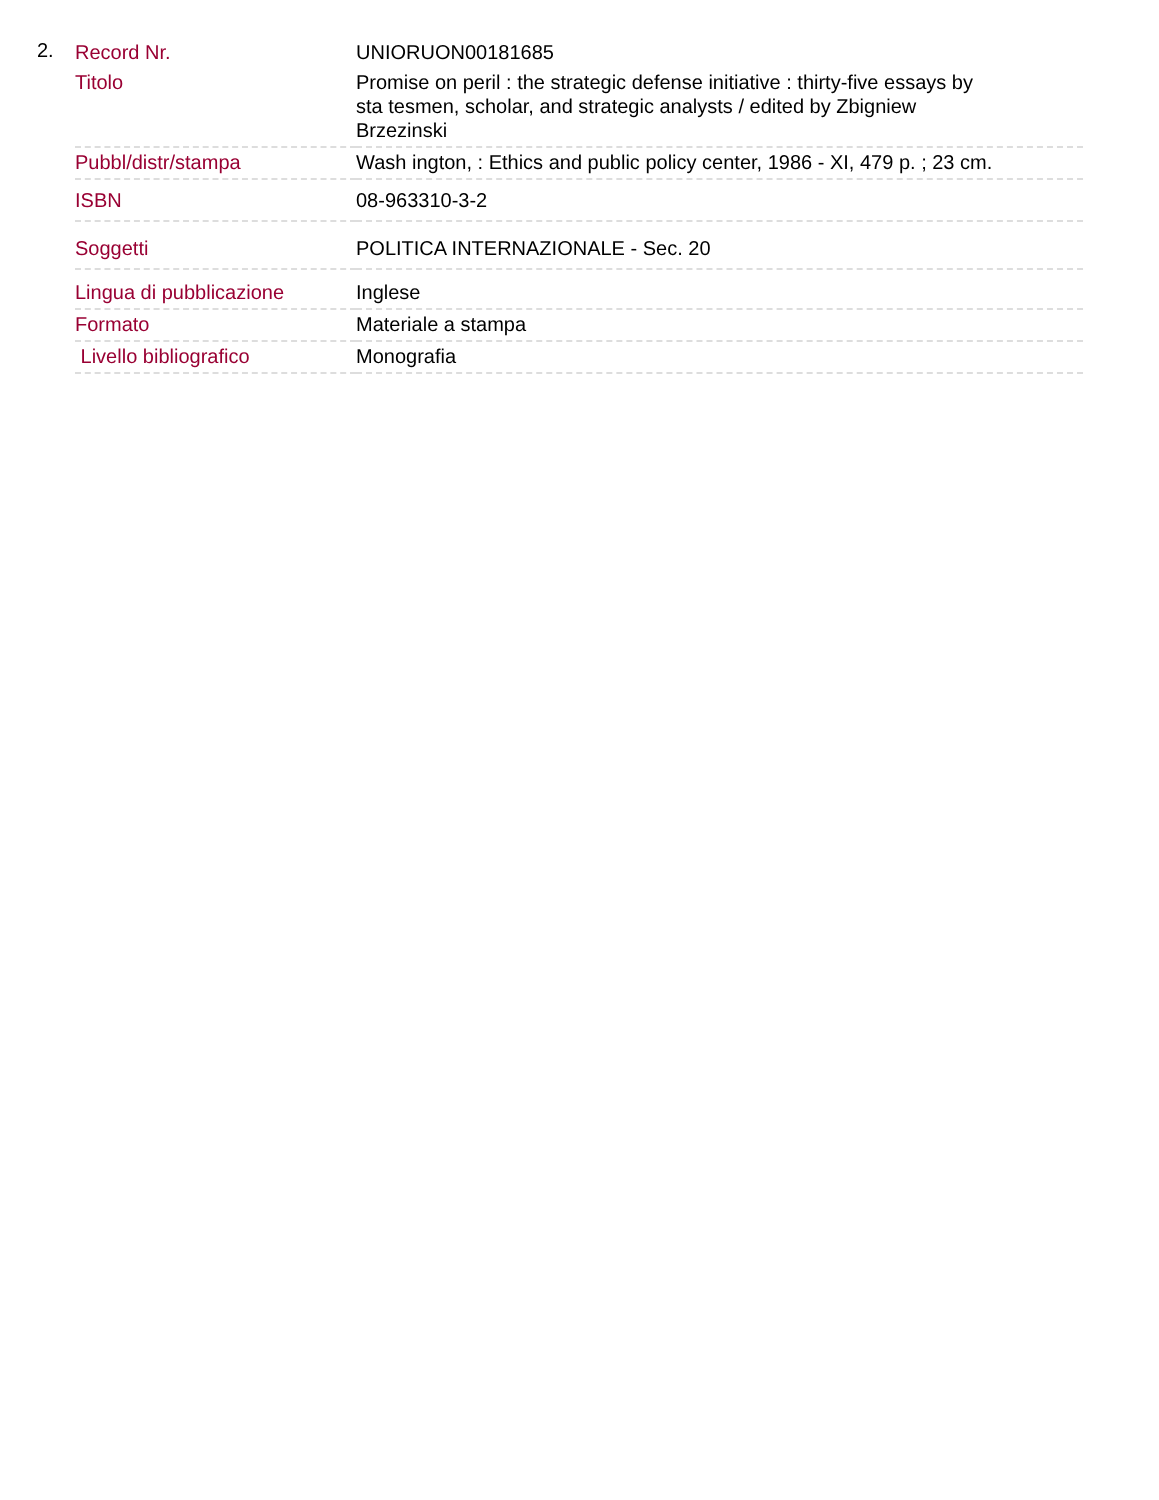2.
| Record Nr. | UNIORUON00181685 |
| Titolo | Promise on peril : the strategic defense initiative : thirty-five essays by sta tesmen, scholar, and strategic analysts / edited by Zbigniew Brzezinski |
| Pubbl/distr/stampa | Wash ington, : Ethics and public policy center, 1986 - XI, 479 p. ; 23 cm. |
| ISBN | 08-963310-3-2 |
| Soggetti | POLITICA INTERNAZIONALE - Sec. 20 |
| Lingua di pubblicazione | Inglese |
| Formato | Materiale a stampa |
| Livello bibliografico | Monografia |